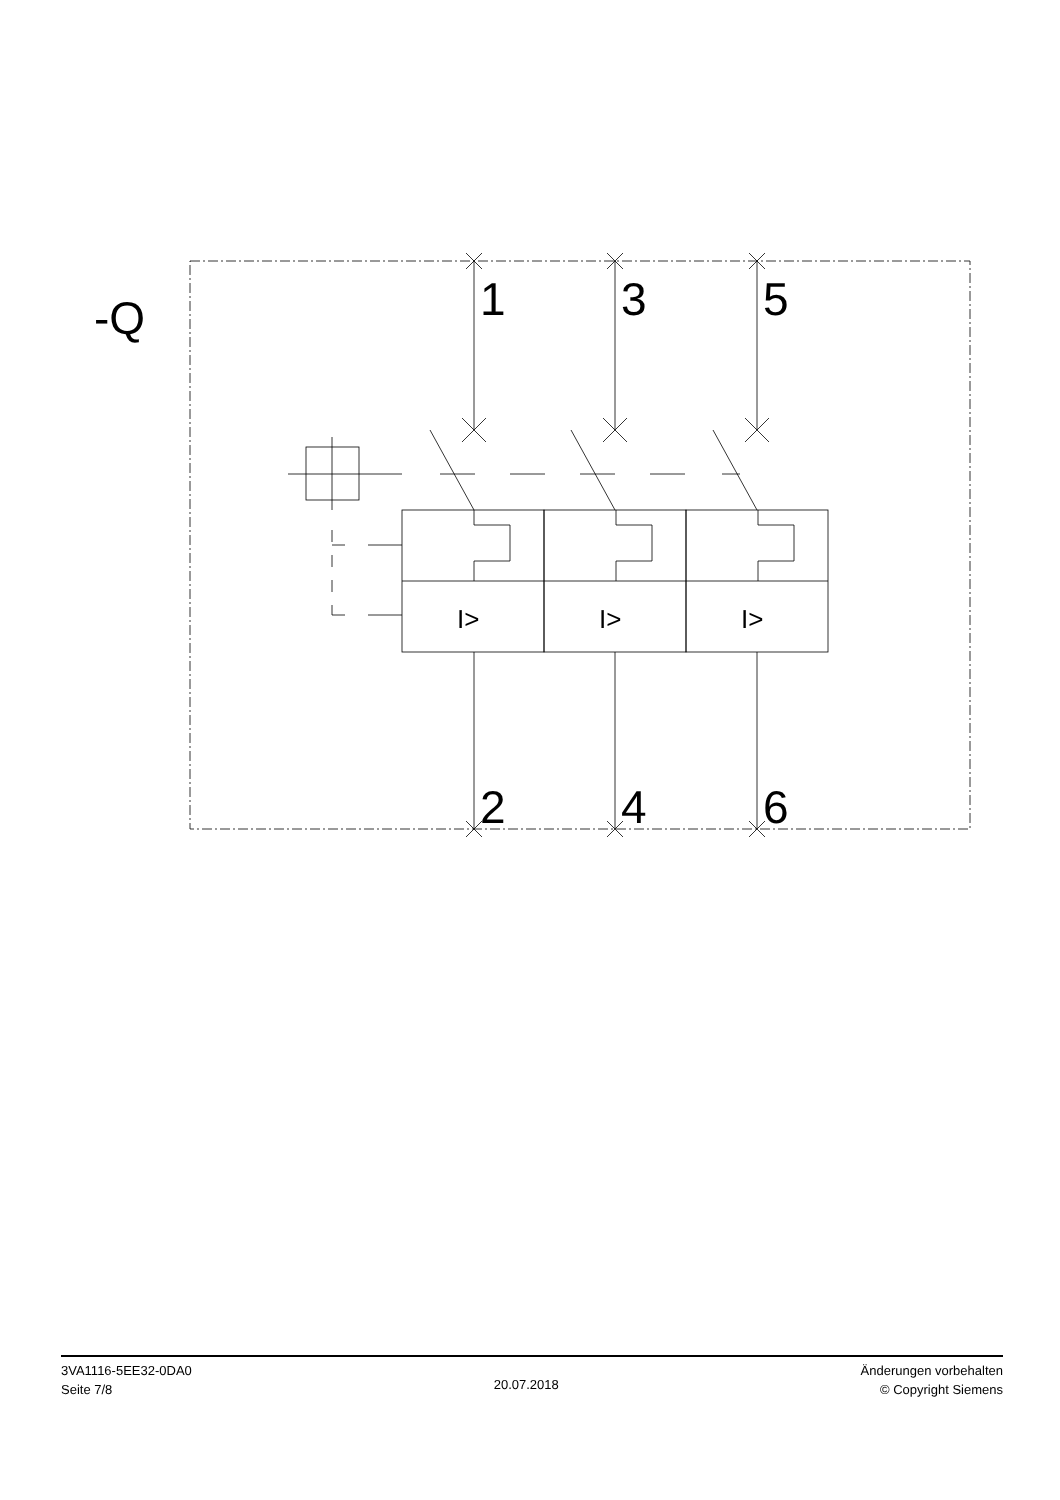-Q
1
3
5
2
4
6
I>
I>
I>
3VA1116-5EE32-0DA0
Seite 7/8
20.07.2018
Änderungen vorbehalten
© Copyright Siemens